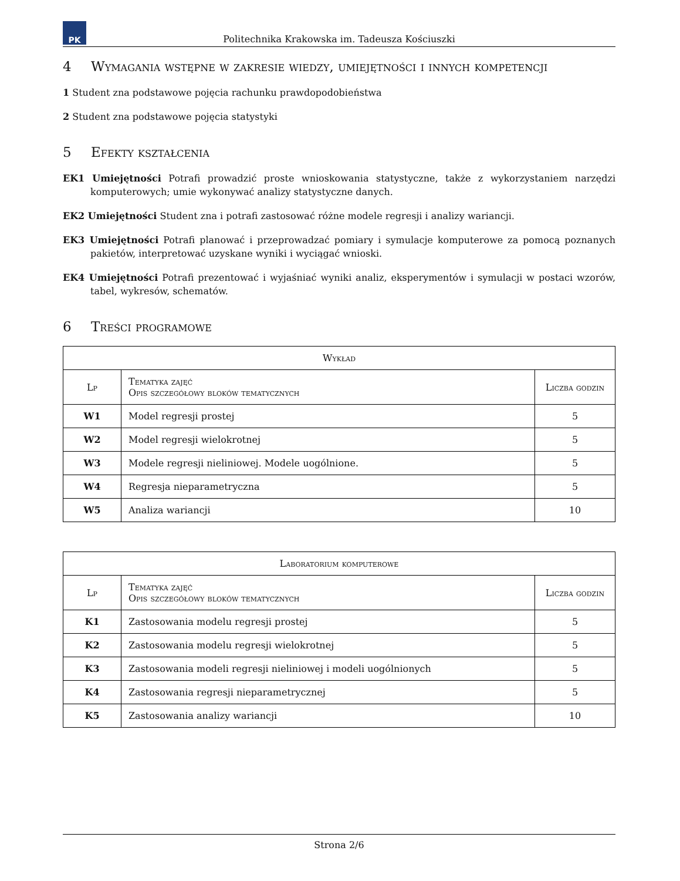PK
Politechnika Krakowska im. Tadeusza Kościuszki
4 Wymagania wstępne w zakresie wiedzy, umiejętności i innych kompetencji
1 Student zna podstawowe pojęcia rachunku prawdopodobieństwa
2 Student zna podstawowe pojęcia statystyki
5 Efekty kształcenia
EK1 Umiejętności Potrafi prowadzić proste wnioskowania statystyczne, także z wykorzystaniem narzędzi komputerowych; umie wykonywać analizy statystyczne danych.
EK2 Umiejętności Student zna i potrafi zastosować różne modele regresji i analizy wariancji.
EK3 Umiejętności Potrafi planować i przeprowadzać pomiary i symulacje komputerowe za pomocą poznanych pakietów, interpretować uzyskane wyniki i wyciągać wnioski.
EK4 Umiejętności Potrafi prezentować i wyjaśniać wyniki analiz, eksperymentów i symulacji w postaci wzorów, tabel, wykresów, schematów.
6 Treści programowe
| Wykład | | |
| --- | --- | --- |
| Lp | Tematyka zajęć Opis szczegółowy bloków tematycznych | Liczba godzin |
| W1 | Model regresji prostej | 5 |
| W2 | Model regresji wielokrotnej | 5 |
| W3 | Modele regresji nieliniowej. Modele uogólnione. | 5 |
| W4 | Regresja nieparametryczna | 5 |
| W5 | Analiza wariancji | 10 |
| Laboratorium komputerowe | | |
| --- | --- | --- |
| Lp | Tematyka zajęć Opis szczegółowy bloków tematycznych | Liczba godzin |
| K1 | Zastosowania modelu regresji prostej | 5 |
| K2 | Zastosowania modelu regresji wielokrotnej | 5 |
| K3 | Zastosowania modeli regresji nieliniowej i modeli uogólnionych | 5 |
| K4 | Zastosowania regresji nieparametrycznej | 5 |
| K5 | Zastosowania analizy wariancji | 10 |
Strona 2/6